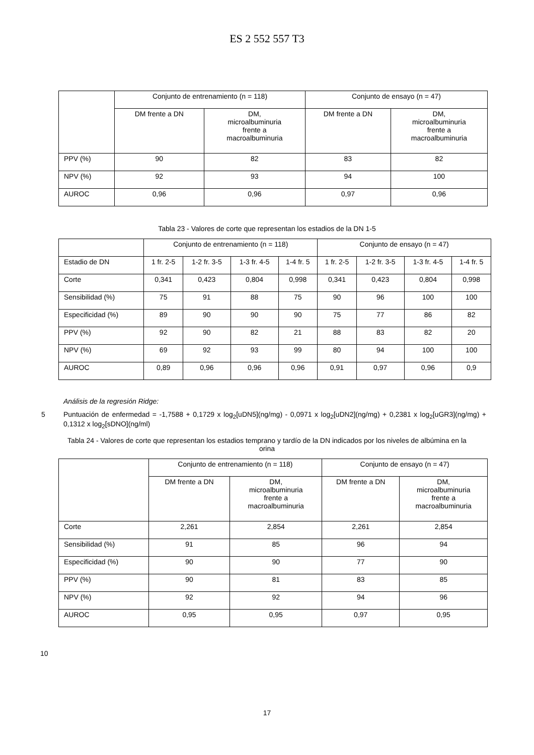ES 2 552 557 T3
| | Conjunto de entrenamiento (n = 118) | | Conjunto de ensayo (n = 47) | |
| | DM frente a DN | DM, microalbuminuria frente a macroalbuminuria | DM frente a DN | DM, microalbuminuria frente a macroalbuminuria |
| PPV (%) | 90 | 82 | 83 | 82 |
| NPV (%) | 92 | 93 | 94 | 100 |
| AUROC | 0,96 | 0,96 | 0,97 | 0,96 |
Tabla 23 - Valores de corte que representan los estadios de la DN 1-5
| | Conjunto de entrenamiento (n = 118) | | | | Conjunto de ensayo (n = 47) | | | |
| Estadio de DN | 1 fr. 2-5 | 1-2 fr. 3-5 | 1-3 fr. 4-5 | 1-4 fr. 5 | 1 fr. 2-5 | 1-2 fr. 3-5 | 1-3 fr. 4-5 | 1-4 fr. 5 |
| Corte | 0,341 | 0,423 | 0,804 | 0,998 | 0,341 | 0,423 | 0,804 | 0,998 |
| Sensibilidad (%) | 75 | 91 | 88 | 75 | 90 | 96 | 100 | 100 |
| Especificidad (%) | 89 | 90 | 90 | 90 | 75 | 77 | 86 | 82 |
| PPV (%) | 92 | 90 | 82 | 21 | 88 | 83 | 82 | 20 |
| NPV (%) | 69 | 92 | 93 | 99 | 80 | 94 | 100 | 100 |
| AUROC | 0,89 | 0,96 | 0,96 | 0,96 | 0,91 | 0,97 | 0,96 | 0,9 |
Análisis de la regresión Ridge:
5 Puntuación de enfermedad = -1,7588 + 0,1729 x log<sub>2</sub>[uDN5](ng/mg) - 0,0971 x log<sub>2</sub>[uDN2](ng/mg) + 0,2381 x log<sub>2</sub>[uGR3](ng/mg) + 0,1312 x log<sub>2</sub>[sDNO](ng/ml)
Tabla 24 - Valores de corte que representan los estadios temprano y tardío de la DN indicados por los niveles de albúmina en la orina
| | Conjunto de entrenamiento (n = 118) | | Conjunto de ensayo (n = 47) | |
| | DM frente a DN | DM, microalbuminuria frente a macroalbuminuria | DM frente a DN | DM, microalbuminuria frente a macroalbuminuria |
| Corte | 2,261 | 2,854 | 2,261 | 2,854 |
| Sensibilidad (%) | 91 | 85 | 96 | 94 |
| Especificidad (%) | 90 | 90 | 77 | 90 |
| PPV (%) | 90 | 81 | 83 | 85 |
| NPV (%) | 92 | 92 | 94 | 96 |
| AUROC | 0,95 | 0,95 | 0,97 | 0,95 |
10
17